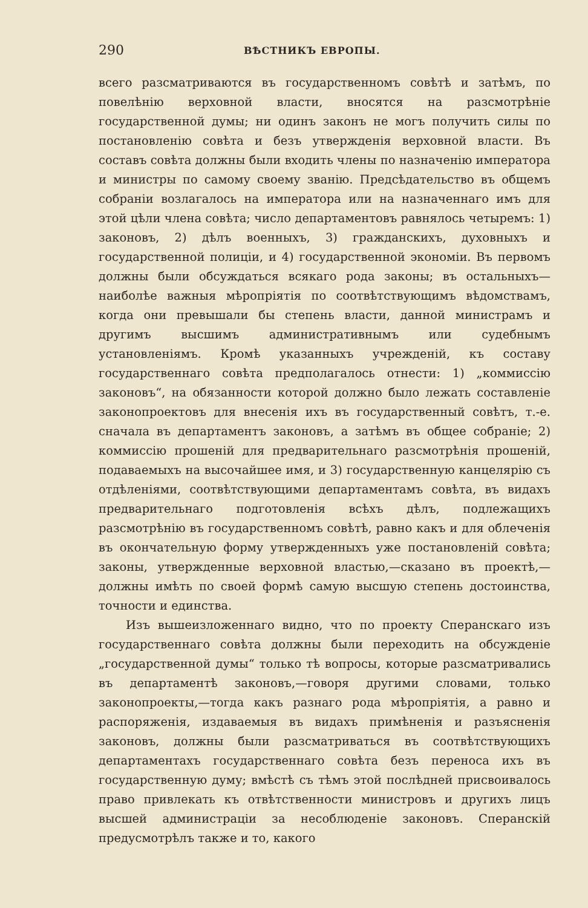290 ВѢСТНИКЪ ЕВРОПЫ.
всего разсматриваются въ государственномъ совѣтѣ и затѣмъ, по повелѣнію верховной власти, вносятся на разсмотрѣніе государственной думы; ни одинъ законъ не могъ получить силы по постановленію совѣта и безъ утвержденія верховной власти. Въ составъ совѣта должны были входить члены по назначенію императора и министры по самому своему званію. Предсѣдательство въ общемъ собраніи возлагалось на императора или на назначеннаго имъ для этой цѣли члена совѣта; число департаментовъ равнялось четыремъ: 1) законовъ, 2) дѣлъ военныхъ, 3) гражданскихъ, духовныхъ и государственной полиціи, и 4) государственной экономіи. Въ первомъ должны были обсуждаться всякаго рода законы; въ остальныхъ—наиболѣе важныя мѣропріятія по соотвѣтствующимъ вѣдомствамъ, когда они превышали бы степень власти, данной министрамъ и другимъ высшимъ административнымъ или судебнымъ установленіямъ. Кромѣ указанныхъ учрежденій, къ составу государственнаго совѣта предполагалось отнести: 1) „коммиссію законовъ“, на обязанности которой должно было лежать составленіе законопроектовъ для внесенія ихъ въ государственный совѣтъ, т.-е. сначала въ департаментъ законовъ, а затѣмъ въ общее собраніе; 2) коммиссію прошеній для предварительнаго разсмотрѣнія прошеній, подаваемыхъ на высочайшее имя, и 3) государственную канцелярію съ отдѣленіями, соотвѣтствующими департаментамъ совѣта, въ видахъ предварительнаго подготовленія всѣхъ дѣлъ, подлежащихъ разсмотрѣнію въ государственномъ совѣтѣ, равно какъ и для облеченія въ окончательную форму утвержденныхъ уже постановленій совѣта; законы, утвержденные верховной властью,—сказано въ проектѣ,—должны имѣть по своей формѣ самую высшую степень достоинства, точности и единства.
Изъ вышеизложеннаго видно, что по проекту Сперанскаго изъ государственнаго совѣта должны были переходить на обсужденіе „государственной думы“ только тѣ вопросы, которые разсматривались въ департаментѣ законовъ,—говоря другими словами, только законопроекты,—тогда какъ разнаго рода мѣропріятія, а равно и распоряженія, издаваемыя въ видахъ примѣненія и разъясненія законовъ, должны были разсматриваться въ соотвѣтствующихъ департаментахъ государственнаго совѣта безъ переноса ихъ въ государственную думу; вмѣстѣ съ тѣмъ этой послѣдней присвоивалось право привлекать къ отвѣтственности министровъ и другихъ лицъ высшей администраціи за несоблюденіе законовъ. Сперанскій предусмотрѣлъ также и то, какого